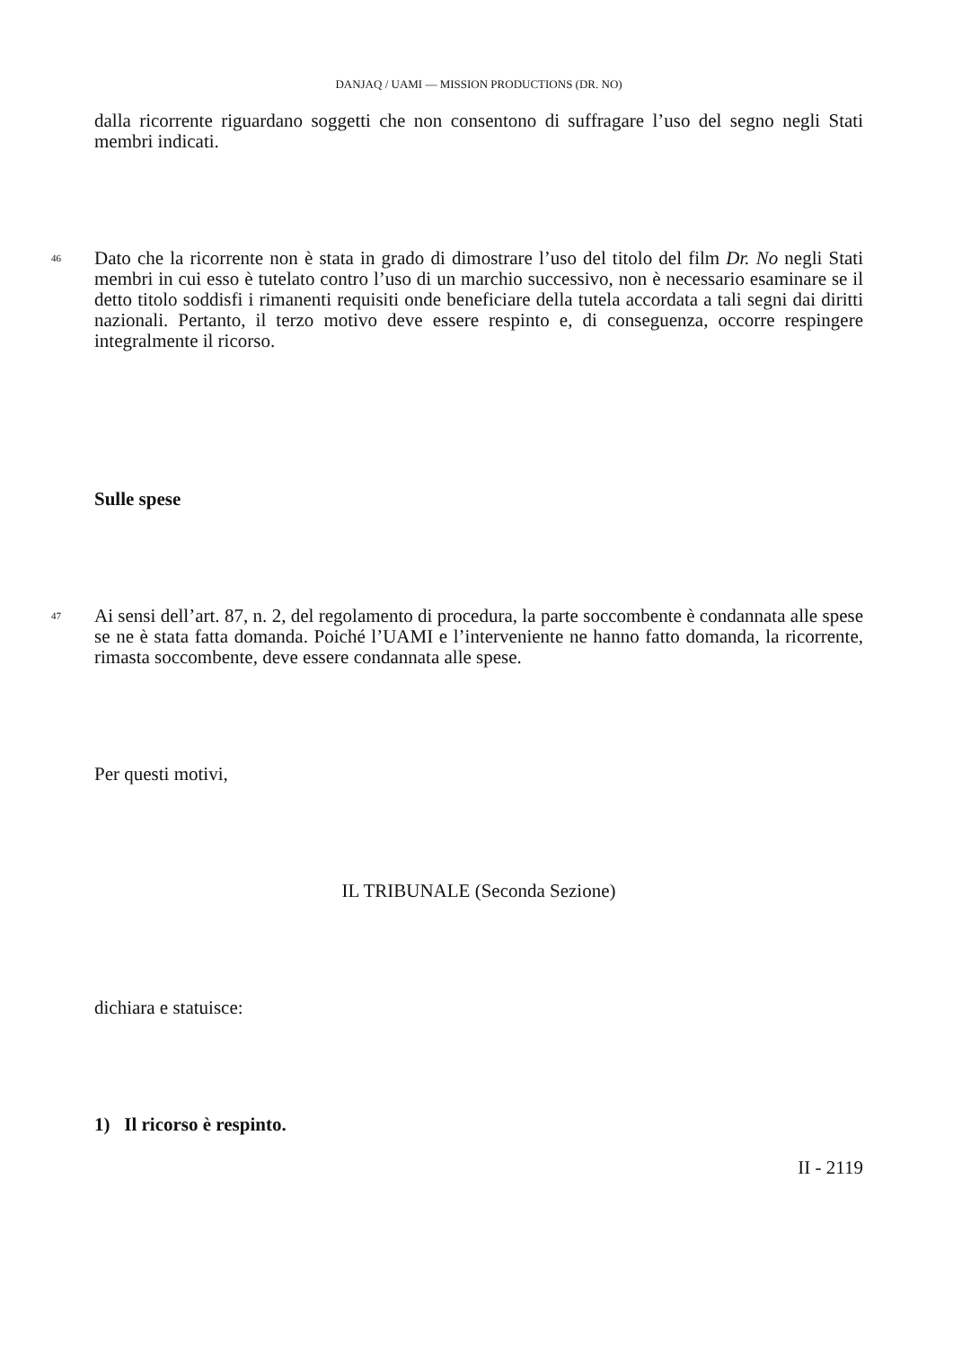DANJAQ / UAMI — MISSION PRODUCTIONS (DR. NO)
dalla ricorrente riguardano soggetti che non consentono di suffragare l’uso del segno negli Stati membri indicati.
46
Dato che la ricorrente non è stata in grado di dimostrare l’uso del titolo del film Dr. No negli Stati membri in cui esso è tutelato contro l’uso di un marchio successivo, non è necessario esaminare se il detto titolo soddisfi i rimanenti requisiti onde beneficiare della tutela accordata a tali segni dai diritti nazionali. Pertanto, il terzo motivo deve essere respinto e, di conseguenza, occorre respingere integralmente il ricorso.
Sulle spese
47
Ai sensi dell’art. 87, n. 2, del regolamento di procedura, la parte soccombente è condannata alle spese se ne è stata fatta domanda. Poiché l’UAMI e l’interveniente ne hanno fatto domanda, la ricorrente, rimasta soccombente, deve essere condannata alle spese.
Per questi motivi,
IL TRIBUNALE (Seconda Sezione)
dichiara e statuisce:
1) Il ricorso è respinto.
II - 2119